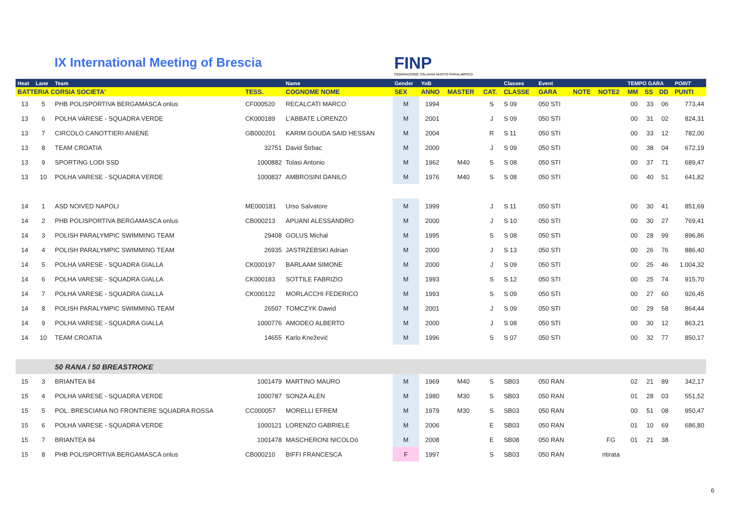IX International Meeting of Brescia
FINP
FEDERAZIONE ITALIANA NUOTO PARALIMPICO
| Heat | Lane | Team | | Name | Gender | YoB | | | Classes | Event | | | TEMPO GARA | | | POINT |
| --- | --- | --- | --- | --- | --- | --- | --- | --- | --- | --- | --- | --- | --- | --- | --- | --- |
| BATTERIA CORSIA SOCIETA' | | | TESS. | COGNOME NOME | SEX | ANNO | MASTER | CAT. | CLASSE | GARA | NOTE | NOTE2 | MM | SS | DD | PUNTI |
| 13 | 5 | PHB POLISPORTIVA BERGAMASCA onlus | CF000520 | RECALCATI MARCO | M | 1994 | | S | S 09 | 050 STI | | | 00 | 33 | 06 | 773,44 |
| 13 | 6 | POLHA VARESE - SQUADRA VERDE | CK000189 | L'ABBATE LORENZO | M | 2001 | | J | S 09 | 050 STI | | | 00 | 31 | 02 | 824,31 |
| 13 | 7 | CIRCOLO CANOTTIERI ANIENE | GB000201 | KARIM GOUDA SAID HESSAN | M | 2004 | | R | S 11 | 050 STI | | | 00 | 33 | 12 | 782,00 |
| 13 | 8 | TEAM CROATIA | 32751 | David Štrbac | M | 2000 | | J | S 09 | 050 STI | | | 00 | 38 | 04 | 672,19 |
| 13 | 9 | SPORTING LODI SSD | 1000882 | Tolasi Antonio | M | 1962 | M40 | S | S 08 | 050 STI | | | 00 | 37 | 71 | 689,47 |
| 13 | 10 | POLHA VARESE - SQUADRA VERDE | 1000837 | AMBROSINI DANILO | M | 1976 | M40 | S | S 08 | 050 STI | | | 00 | 40 | 51 | 641,82 |
| 14 | 1 | ASD NOIVED NAPOLI | ME000181 | Urso Salvatore | M | 1999 | | J | S 11 | 050 STI | | | 00 | 30 | 41 | 851,69 |
| 14 | 2 | PHB POLISPORTIVA BERGAMASCA onlus | CB000213 | APUANI ALESSANDRO | M | 2000 | | J | S 10 | 050 STI | | | 00 | 30 | 27 | 769,41 |
| 14 | 3 | POLISH PARALYMPIC SWIMMING TEAM | 29408 | GOLUS Michal | M | 1995 | | S | S 08 | 050 STI | | | 00 | 28 | 99 | 896,86 |
| 14 | 4 | POLISH PARALYMPIC SWIMMING TEAM | 26935 | JASTRZEBSKI Adrian | M | 2000 | | J | S 13 | 050 STI | | | 00 | 26 | 76 | 886,40 |
| 14 | 5 | POLHA VARESE - SQUADRA GIALLA | CK000197 | BARLAAM SIMONE | M | 2000 | | J | S 09 | 050 STI | | | 00 | 25 | 46 | 1.004,32 |
| 14 | 6 | POLHA VARESE - SQUADRA GIALLA | CK000183 | SOTTILE FABRIZIO | M | 1993 | | S | S 12 | 050 STI | | | 00 | 25 | 74 | 915,70 |
| 14 | 7 | POLHA VARESE - SQUADRA GIALLA | CK000122 | MORLACCHI FEDERICO | M | 1993 | | S | S 09 | 050 STI | | | 00 | 27 | 60 | 926,45 |
| 14 | 8 | POLISH PARALYMPIC SWIMMING TEAM | 26507 | TOMCZYK Dawid | M | 2001 | | J | S 09 | 050 STI | | | 00 | 29 | 58 | 864,44 |
| 14 | 9 | POLHA VARESE - SQUADRA GIALLA | 1000776 | AMODEO ALBERTO | M | 2000 | | J | S 08 | 050 STI | | | 00 | 30 | 12 | 863,21 |
| 14 | 10 | TEAM CROATIA | 14655 | Karlo Knežević | M | 1996 | | S | S 07 | 050 STI | | | 00 | 32 | 77 | 850,17 |
| | | 50 RANA / 50 BREASTROKE | | | | | | | | | | | | | | |
| 15 | 3 | BRIANTEA 84 | 1001479 | MARTINO MAURO | M | 1969 | M40 | S | SB03 | 050 RAN | | | 02 | 21 | 89 | 342,17 |
| 15 | 4 | POLHA VARESE - SQUADRA VERDE | 1000787 | SONZA ALEN | M | 1980 | M30 | S | SB03 | 050 RAN | | | 01 | 28 | 03 | 551,52 |
| 15 | 5 | POL. BRESCIANA NO FRONTIERE SQUADRA ROSSA | CC000057 | MORELLI EFREM | M | 1979 | M30 | S | SB03 | 050 RAN | | | 00 | 51 | 08 | 950,47 |
| 15 | 6 | POLHA VARESE - SQUADRA VERDE | 1000121 | LORENZO GABRIELE | M | 2006 | | E | SB03 | 050 RAN | | | 01 | 10 | 69 | 686,80 |
| 15 | 7 | BRIANTEA 84 | 1001478 | MASCHERONI NICOLOò | M | 2008 | | E | SB08 | 050 RAN | | FG | 01 | 21 | 38 | |
| 15 | 8 | PHB POLISPORTIVA BERGAMASCA onlus | CB000210 | BIFFI FRANCESCA | F | 1997 | | S | SB03 | 050 RAN | | ritirata | | | | |
6